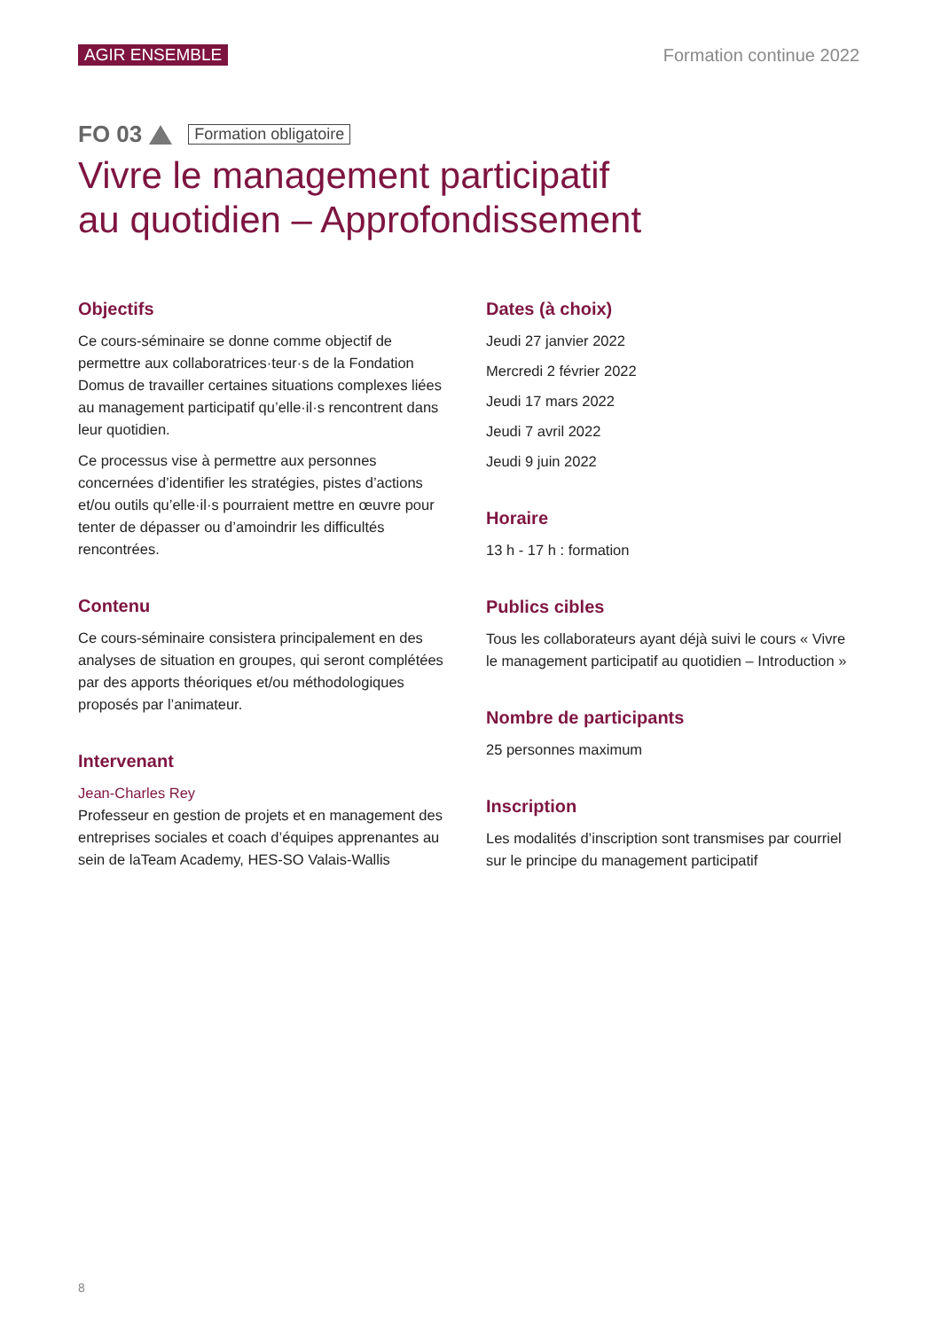AGIR ENSEMBLE Formation continue 2022
FO 03 Formation obligatoire
Vivre le management participatif
au quotidien – Approfondissement
Objectifs
Ce cours-séminaire se donne comme objectif de permettre aux collaboratrices·teur·s de la Fondation Domus de travailler certaines situations complexes liées au management participatif qu’elle·il·s rencontrent dans leur quotidien.
Ce processus vise à permettre aux personnes concernées d’identifier les stratégies, pistes d’actions et/ou outils qu’elle·il·s pourraient mettre en œuvre pour tenter de dépasser ou d’amoindrir les difficultés rencontrées.
Contenu
Ce cours-séminaire consistera principalement en des analyses de situation en groupes, qui seront complétées par des apports théoriques et/ou méthodologiques proposés par l’animateur.
Intervenant
Jean-Charles Rey
Professeur en gestion de projets et en management des entreprises sociales et coach d’équipes apprenantes au sein de laTeam Academy, HES-SO Valais-Wallis
Dates (à choix)
Jeudi 27 janvier 2022
Mercredi 2 février 2022
Jeudi 17 mars 2022
Jeudi 7 avril 2022
Jeudi 9 juin 2022
Horaire
13 h - 17 h : formation
Publics cibles
Tous les collaborateurs ayant déjà suivi le cours « Vivre le management participatif au quotidien – Introduction »
Nombre de participants
25 personnes maximum
Inscription
Les modalités d’inscription sont transmises par courriel sur le principe du management participatif
8